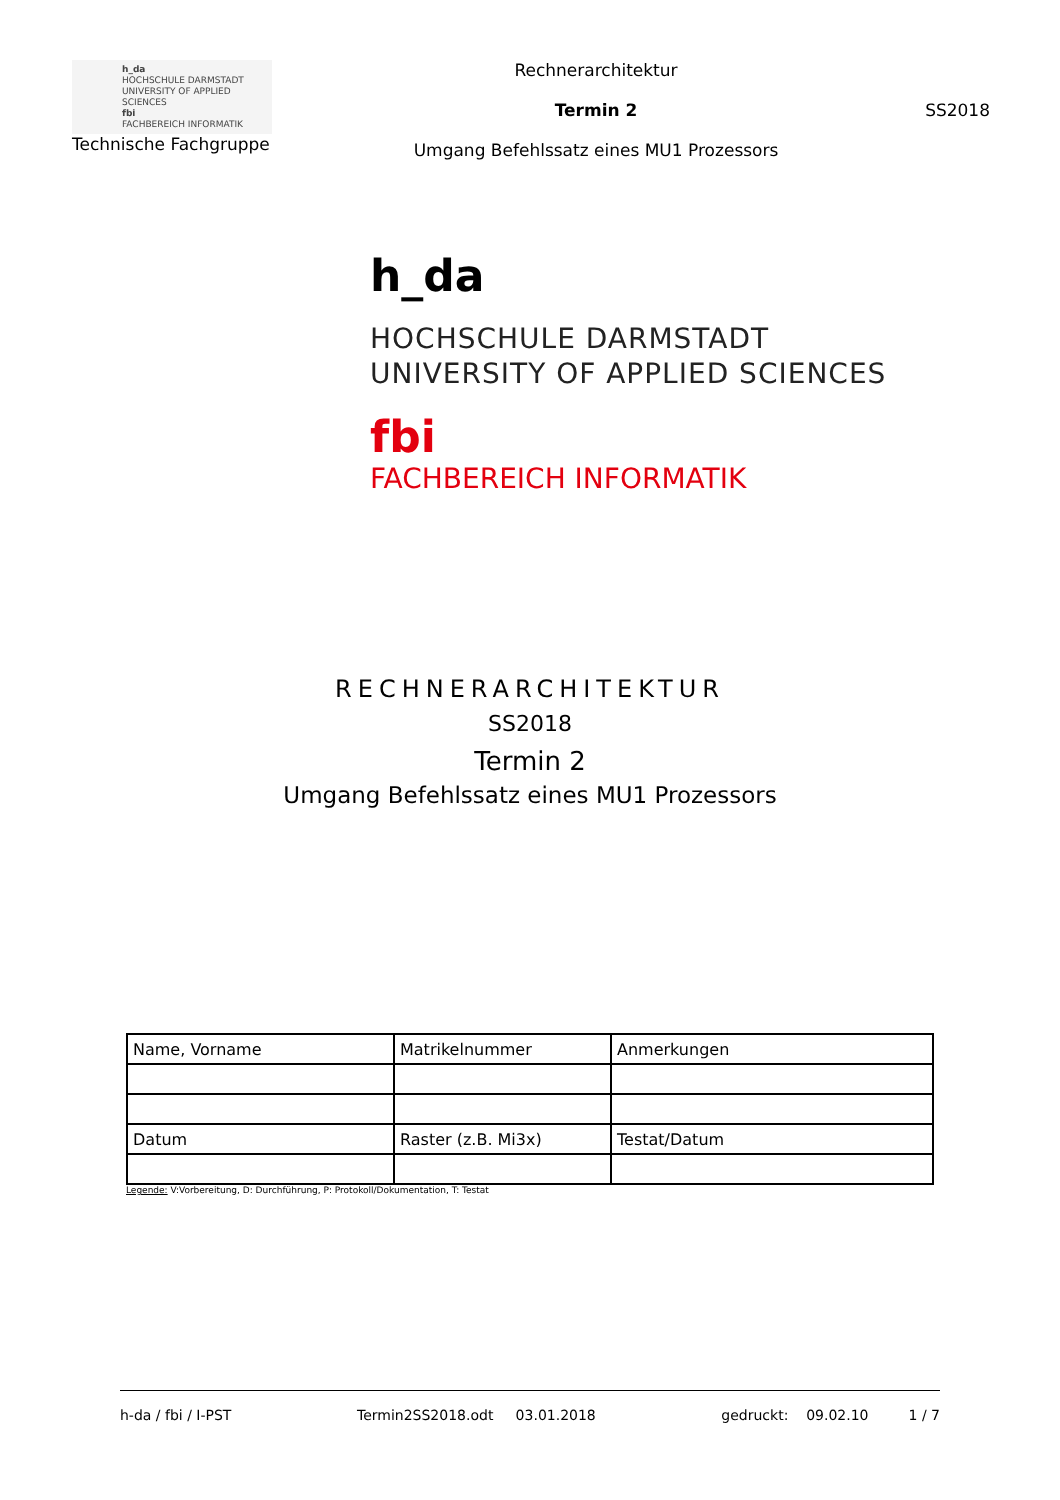h_da
HOCHSCHULE DARMSTADT
UNIVERSITY OF APPLIED SCIENCES
fbi
FACHBEREICH INFORMATIK
Technische Fachgruppe
Rechnerarchitektur
Termin 2
Umgang Befehlssatz eines MU1 Prozessors
SS2018
h_da
HOCHSCHULE DARMSTADT
UNIVERSITY OF APPLIED SCIENCES
fbi
FACHBEREICH INFORMATIK
RECHNERARCHITEKTUR
SS2018
Termin 2
Umgang Befehlssatz eines MU1 Prozessors
| Name, Vorname | Matrikelnummer | Anmerkungen |
| Datum | Raster (z.B. Mi3x) | Testat/Datum |
Legende: V:Vorbereitung, D: Durchführung, P: Protokoll/Dokumentation, T: Testat
h-da / fbi / I-PST Termin2SS2018.odt 03.01.2018 gedruckt: 09.02.10 1 / 7